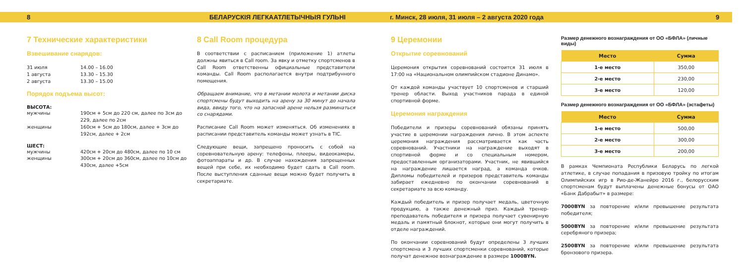8 БЕЛАРУСКІЯ ЛЕГКААТЛЕТЫЧНЫЯ ГУЛЬНІ г. Минск, 28 июля, 31 июля – 2 августа 2020 года 9
7 Технические характеристики
Взвешивание снарядов:
31 июля 14.00 – 16.00
1 августа 13.30 – 15.30
2 августа 13.30 – 15.00
Порядок подъема высот:
ВЫСОТА:
мужчины 190см + 5см до 220 см, далее по 3см до 229, далее по 2см
женщины 160см + 5см до 180см, далее + 3см до 192см, далее + 2см
ШЕСТ:
мужчины 420см + 20см до 480см, далее по 10 см
женщины 300см + 20см до 360см, далее по 10см до 430см, далее +5см
8 Call Room процедура
В соответствии с расписанием (приложение 1) атлеты должны явиться в Call room. За явку и отметку спортсменов в Call Room ответственны официальные представители команды. Call Room располагается внутри подтрибунного помещения.
Обращаем внимание, что в метании молота и метании диска спортсмены будут выходить на арену за 30 минут до начала вида, ввиду того, что на запасной арене нельзя разминаться со снарядами.
Расписание Call Room может изменяться. Об изменениях в расписании представитель команды может узнать в TIC.
Следующие вещи, запрещено проносить с собой на соревновательную арену: телефоны, плееры, видеокамеры, фотоаппараты и др. В случае нахождения запрещенных вещей при себе, их необходимо будет сдать в Call room. После выступления сданные вещи можно будет получить в секретариате.
9 Церемонии
Открытие соревнований
Церемония открытия соревнований состоится 31 июля в 17:00 на «Национальном олимпийском стадионе Динамо».
От каждой команды участвует 10 спортсменов и старший тренер области. Выход участников парада в единой спортивной форме.
Церемония награждения
Победители и призеры соревнований обязаны принять участие в церемонии награждения лично. В этом аспекте церемония награждения рассматривается как часть соревнований. Участники на награждение выходят в спортивной форме и со специальным номером, предоставленным организаторами. Участник, не явившийся на награждение лишается наград, а команда очков. Дипломы победителей и призеров представитель команды забирает ежедневно по окончании соревнований в секретариате за всю команду.
Каждый победитель и призер получает медаль, цветочную продукцию, а также денежный приз. Каждый тренер-преподаватель победителя и призера получает сувенирную медаль и памятный блокнот, которые они могут получить в отделе награждений.
По окончании соревнований будут определены 3 лучших спортсмена и 3 лучших спортсменки соревнований, которые получат денежное вознаграждение в размере 1000BYN.
Размер денежного вознаграждения от ОО «БФЛА» (личные виды)
| Место | Сумма |
| --- | --- |
| 1-е место | 350,00 |
| 2-е место | 230,00 |
| 3-е место | 120,00 |
Размер денежного вознаграждения от ОО «БФЛА» (эстафеты)
| Место | Сумма |
| --- | --- |
| 1-е место | 500,00 |
| 2-е место | 300,00 |
| 3-е место | 200,00 |
В рамках Чемпионата Республики Беларусь по легкой атлетике, в случае попадания в призовую тройку по итогам Олимпийских игр в Рио-де-Жанейро 2016 г., белорусским спортсменам будут выплачены денежные бонусы от ОАО «Банк Дабрабыт» в размере:
7000BYN за повторение и/или превышение результата победителя;
5000BYN за повторение и/или превышение результата серебряного призера;
2500BYN за повторение и/или превышение результата бронзового призера.